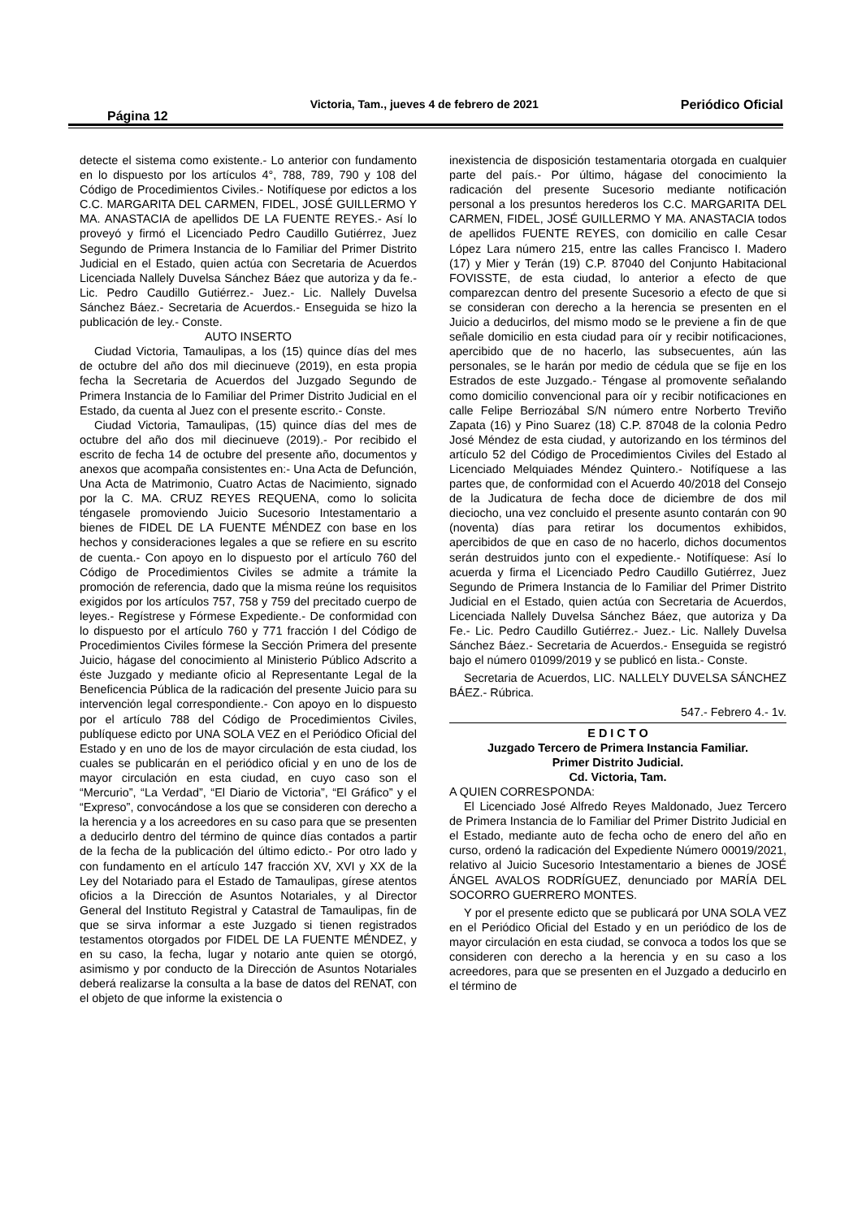Página 12 Victoria, Tam., jueves 4 de febrero de 2021 Periódico Oficial
detecte el sistema como existente.- Lo anterior con fundamento en lo dispuesto por los artículos 4°, 788, 789, 790 y 108 del Código de Procedimientos Civiles.- Notifíquese por edictos a los C.C. MARGARITA DEL CARMEN, FIDEL, JOSÉ GUILLERMO Y MA. ANASTACIA de apellidos DE LA FUENTE REYES.- Así lo proveyó y firmó el Licenciado Pedro Caudillo Gutiérrez, Juez Segundo de Primera Instancia de lo Familiar del Primer Distrito Judicial en el Estado, quien actúa con Secretaria de Acuerdos Licenciada Nallely Duvelsa Sánchez Báez que autoriza y da fe.- Lic. Pedro Caudillo Gutiérrez.- Juez.- Lic. Nallely Duvelsa Sánchez Báez.- Secretaria de Acuerdos.- Enseguida se hizo la publicación de ley.- Conste.
AUTO INSERTO
Ciudad Victoria, Tamaulipas, a los (15) quince días del mes de octubre del año dos mil diecinueve (2019), en esta propia fecha la Secretaria de Acuerdos del Juzgado Segundo de Primera Instancia de lo Familiar del Primer Distrito Judicial en el Estado, da cuenta al Juez con el presente escrito.- Conste.
Ciudad Victoria, Tamaulipas, (15) quince días del mes de octubre del año dos mil diecinueve (2019).- Por recibido el escrito de fecha 14 de octubre del presente año, documentos y anexos que acompaña consistentes en:- Una Acta de Defunción, Una Acta de Matrimonio, Cuatro Actas de Nacimiento, signado por la C. MA. CRUZ REYES REQUENA, como lo solicita téngasele promoviendo Juicio Sucesorio Intestamentario a bienes de FIDEL DE LA FUENTE MÉNDEZ con base en los hechos y consideraciones legales a que se refiere en su escrito de cuenta.- Con apoyo en lo dispuesto por el artículo 760 del Código de Procedimientos Civiles se admite a trámite la promoción de referencia, dado que la misma reúne los requisitos exigidos por los artículos 757, 758 y 759 del precitado cuerpo de leyes.- Regístrese y Fórmese Expediente.- De conformidad con lo dispuesto por el artículo 760 y 771 fracción I del Código de Procedimientos Civiles fórmese la Sección Primera del presente Juicio, hágase del conocimiento al Ministerio Público Adscrito a éste Juzgado y mediante oficio al Representante Legal de la Beneficencia Pública de la radicación del presente Juicio para su intervención legal correspondiente.- Con apoyo en lo dispuesto por el artículo 788 del Código de Procedimientos Civiles, publíquese edicto por UNA SOLA VEZ en el Periódico Oficial del Estado y en uno de los de mayor circulación de esta ciudad, los cuales se publicarán en el periódico oficial y en uno de los de mayor circulación en esta ciudad, en cuyo caso son el “Mercurio”, “La Verdad”, “El Diario de Victoria”, “El Gráfico” y el “Expreso”, convocándose a los que se consideren con derecho a la herencia y a los acreedores en su caso para que se presenten a deducirlo dentro del término de quince días contados a partir de la fecha de la publicación del último edicto.- Por otro lado y con fundamento en el artículo 147 fracción XV, XVI y XX de la Ley del Notariado para el Estado de Tamaulipas, gírese atentos oficios a la Dirección de Asuntos Notariales, y al Director General del Instituto Registral y Catastral de Tamaulipas, fin de que se sirva informar a este Juzgado si tienen registrados testamentos otorgados por FIDEL DE LA FUENTE MÉNDEZ, y en su caso, la fecha, lugar y notario ante quien se otorgó, asimismo y por conducto de la Dirección de Asuntos Notariales deberá realizarse la consulta a la base de datos del RENAT, con el objeto de que informe la existencia o
inexistencia de disposición testamentaria otorgada en cualquier parte del país.- Por último, hágase del conocimiento la radicación del presente Sucesorio mediante notificación personal a los presuntos herederos los C.C. MARGARITA DEL CARMEN, FIDEL, JOSÉ GUILLERMO Y MA. ANASTACIA todos de apellidos FUENTE REYES, con domicilio en calle Cesar López Lara número 215, entre las calles Francisco I. Madero (17) y Mier y Terán (19) C.P. 87040 del Conjunto Habitacional FOVISSTE, de esta ciudad, lo anterior a efecto de que comparezcan dentro del presente Sucesorio a efecto de que si se consideran con derecho a la herencia se presenten en el Juicio a deducirlos, del mismo modo se le previene a fin de que señale domicilio en esta ciudad para oír y recibir notificaciones, apercibido que de no hacerlo, las subsecuentes, aún las personales, se le harán por medio de cédula que se fije en los Estrados de este Juzgado.- Téngase al promovente señalando como domicilio convencional para oír y recibir notificaciones en calle Felipe Berriozábal S/N número entre Norberto Treviño Zapata (16) y Pino Suarez (18) C.P. 87048 de la colonia Pedro José Méndez de esta ciudad, y autorizando en los términos del artículo 52 del Código de Procedimientos Civiles del Estado al Licenciado Melquiades Méndez Quintero.- Notifíquese a las partes que, de conformidad con el Acuerdo 40/2018 del Consejo de la Judicatura de fecha doce de diciembre de dos mil dieciocho, una vez concluido el presente asunto contarán con 90 (noventa) días para retirar los documentos exhibidos, apercibidos de que en caso de no hacerlo, dichos documentos serán destruidos junto con el expediente.- Notifíquese: Así lo acuerda y firma el Licenciado Pedro Caudillo Gutiérrez, Juez Segundo de Primera Instancia de lo Familiar del Primer Distrito Judicial en el Estado, quien actúa con Secretaria de Acuerdos, Licenciada Nallely Duvelsa Sánchez Báez, que autoriza y Da Fe.- Lic. Pedro Caudillo Gutiérrez.- Juez.- Lic. Nallely Duvelsa Sánchez Báez.- Secretaria de Acuerdos.- Enseguida se registró bajo el número 01099/2019 y se publicó en lista.- Conste.
Secretaria de Acuerdos, LIC. NALLELY DUVELSA SÁNCHEZ BÁEZ.- Rúbrica.
547.- Febrero 4.- 1v.
E D I C T O
Juzgado Tercero de Primera Instancia Familiar.
Primer Distrito Judicial.
Cd. Victoria, Tam.
A QUIEN CORRESPONDA:
El Licenciado José Alfredo Reyes Maldonado, Juez Tercero de Primera Instancia de lo Familiar del Primer Distrito Judicial en el Estado, mediante auto de fecha ocho de enero del año en curso, ordenó la radicación del Expediente Número 00019/2021, relativo al Juicio Sucesorio Intestamentario a bienes de JOSÉ ÁNGEL AVALOS RODRÍGUEZ, denunciado por MARÍA DEL SOCORRO GUERRERO MONTES.
Y por el presente edicto que se publicará por UNA SOLA VEZ en el Periódico Oficial del Estado y en un periódico de los de mayor circulación en esta ciudad, se convoca a todos los que se consideren con derecho a la herencia y en su caso a los acreedores, para que se presenten en el Juzgado a deducirlo en el término de